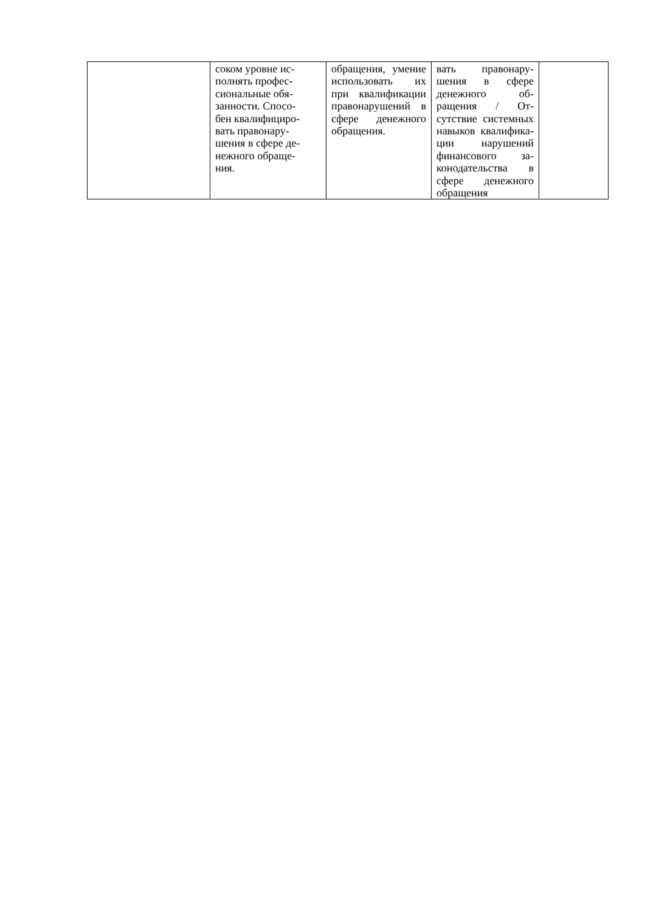| | соком уровне ис- полнять профес- сиональные обя- занности. Спосо- бен квалифициро- вать правонару- шения в сфере де- нежного обраще- ния. | обращения, умение исполь­зовать их при квалификации правонаруше­ний в сфере де­нежного обра­щения. | вать правонару­шения в сфере денежного об­ращения / От­сутствие си­стемных навы­ков квалифика­ции нарушений финансового за­конодательства в сфере денеж­ного обращения | |